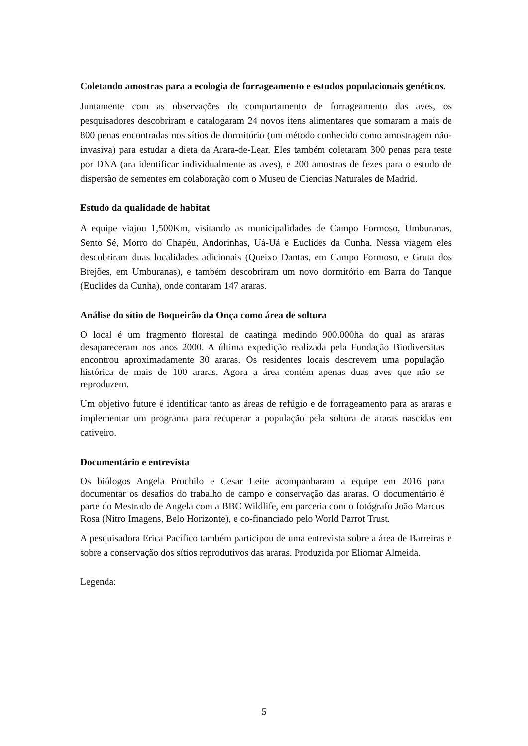Coletando amostras para a ecologia de forrageamento e estudos populacionais genéticos.
Juntamente com as observações do comportamento de forrageamento das aves, os pesquisadores descobriram e catalogaram 24 novos itens alimentares que somaram a mais de 800 penas encontradas nos sítios de dormitório (um método conhecido como amostragem não-invasiva) para estudar a dieta da Arara-de-Lear. Eles também coletaram 300 penas para teste por DNA (ara identificar individualmente as aves), e 200 amostras de fezes para o estudo de dispersão de sementes em colaboração com o Museu de Ciencias Naturales de Madrid.
Estudo da qualidade de habitat
A equipe viajou 1,500Km, visitando as municipalidades de Campo Formoso, Umburanas, Sento Sé, Morro do Chapéu, Andorinhas, Uá-Uá e Euclides da Cunha. Nessa viagem eles descobriram duas localidades adicionais (Queixo Dantas, em Campo Formoso, e Gruta dos Brejões, em Umburanas), e também descobriram um novo dormitório em Barra do Tanque (Euclides da Cunha), onde contaram 147 araras.
Análise do sítio de Boqueirão da Onça como área de soltura
O local é um fragmento florestal de caatinga medindo 900.000ha do qual as araras desapareceram nos anos 2000. A última expedição realizada pela Fundação Biodiversitas encontrou aproximadamente 30 araras. Os residentes locais descrevem uma população histórica de mais de 100 araras. Agora a área contém apenas duas aves que não se reproduzem.
Um objetivo future é identificar tanto as áreas de refúgio e de forrageamento para as araras e implementar um programa para recuperar a população pela soltura de araras nascidas em cativeiro.
Documentário e entrevista
Os biólogos Angela Prochilo e Cesar Leite acompanharam a equipe em 2016 para documentar os desafios do trabalho de campo e conservação das araras. O documentário é parte do Mestrado de Angela com a BBC Wildlife, em parceria com o fotógrafo João Marcus Rosa (Nitro Imagens, Belo Horizonte), e co-financiado pelo World Parrot Trust.
A pesquisadora Erica Pacífico também participou de uma entrevista sobre a área de Barreiras e sobre a conservação dos sítios reprodutivos das araras. Produzida por Eliomar Almeida.
Legenda:
5